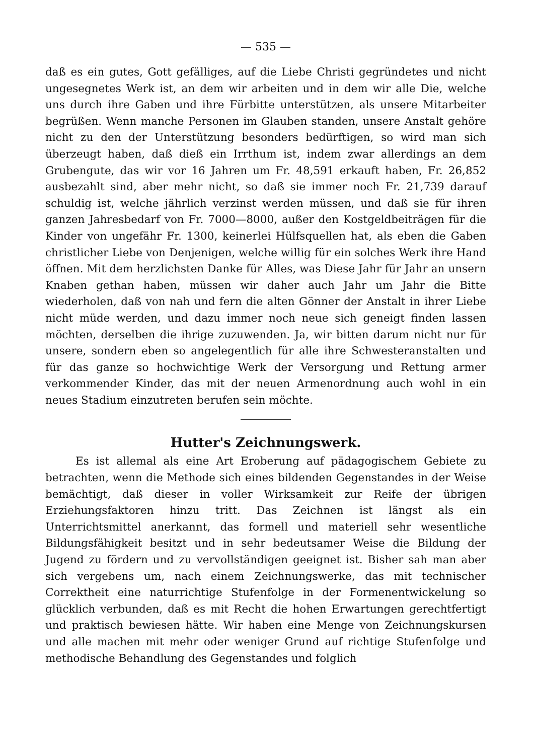— 535 —
daß es ein gutes, Gott gefälliges, auf die Liebe Christi gegründetes und nicht ungesegnetes Werk ist, an dem wir arbeiten und in dem wir alle Die, welche uns durch ihre Gaben und ihre Fürbitte unterstützen, als unsere Mitarbeiter begrüßen. Wenn manche Personen im Glauben standen, unsere Anstalt gehöre nicht zu den der Unterstützung besonders bedürftigen, so wird man sich überzeugt haben, daß dieß ein Irrthum ist, indem zwar allerdings an dem Grubengute, das wir vor 16 Jahren um Fr. 48,591 erkauft haben, Fr. 26,852 ausbezahlt sind, aber mehr nicht, so daß sie immer noch Fr. 21,739 darauf schuldig ist, welche jährlich verzinst werden müssen, und daß sie für ihren ganzen Jahresbedarf von Fr. 7000—8000, außer den Kostgeldbeiträgen für die Kinder von ungefähr Fr. 1300, keinerlei Hülfsquellen hat, als eben die Gaben christlicher Liebe von Denjenigen, welche willig für ein solches Werk ihre Hand öffnen. Mit dem herzlichsten Danke für Alles, was Diese Jahr für Jahr an unsern Knaben gethan haben, müssen wir daher auch Jahr um Jahr die Bitte wiederholen, daß von nah und fern die alten Gönner der Anstalt in ihrer Liebe nicht müde werden, und dazu immer noch neue sich geneigt finden lassen möchten, derselben die ihrige zuzuwenden. Ja, wir bitten darum nicht nur für unsere, sondern eben so angelegentlich für alle ihre Schwesteranstalten und für das ganze so hochwichtige Werk der Versorgung und Rettung armer verkommender Kinder, das mit der neuen Armenordnung auch wohl in ein neues Stadium einzutreten berufen sein möchte.
Hutter's Zeichnungswerk.
Es ist allemal als eine Art Eroberung auf pädagogischem Gebiete zu betrachten, wenn die Methode sich eines bildenden Gegenstandes in der Weise bemächtigt, daß dieser in voller Wirksamkeit zur Reife der übrigen Erziehungsfaktoren hinzu tritt. Das Zeichnen ist längst als ein Unterrichtsmittel anerkannt, das formell und materiell sehr wesentliche Bildungsfähigkeit besitzt und in sehr bedeutsamer Weise die Bildung der Jugend zu fördern und zu vervollständigen geeignet ist. Bisher sah man aber sich vergebens um, nach einem Zeichnungswerke, das mit technischer Correktheit eine naturrichtige Stufenfolge in der Formenentwickelung so glücklich verbunden, daß es mit Recht die hohen Erwartungen gerechtfertigt und praktisch bewiesen hätte. Wir haben eine Menge von Zeichnungskursen und alle machen mit mehr oder weniger Grund auf richtige Stufenfolge und methodische Behandlung des Gegenstandes und folglich